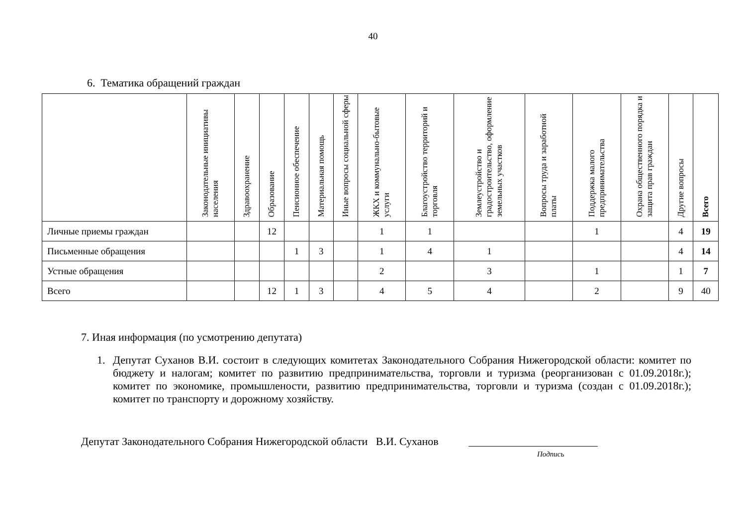40
6. Тематика обращений граждан
| | Законодательные инициативы населения | Здравоохранение | Образование | Пенсионное обеспечение | Материальная помощь | Иные вопросы социальной сферы | ЖКХ и коммунально-бытовые услуги | Благоустройство территорий и торговля | Землеустройство и градостроительство, оформление земельных участков | Вопросы труда и заработной платы | Поддержка малого предпринимательства | Охрана общественного порядка и защита прав граждан | Другие вопросы | Всего |
| --- | --- | --- | --- | --- | --- | --- | --- | --- | --- | --- | --- | --- | --- | --- |
| Личные приемы граждан | | | 12 | | | | 1 | 1 | | | 1 | | 4 | 19 |
| Письменные обращения | | | | 1 | 3 | | 1 | 4 | 1 | | | | 4 | 14 |
| Устные обращения | | | | | | | 2 | | 3 | | 1 | | 1 | 7 |
| Всего | | | 12 | 1 | 3 | | 4 | 5 | 4 | | 2 | | 9 | 40 |
7. Иная информация (по усмотрению депутата)
1. Депутат Суханов В.И. состоит в следующих комитетах Законодательного Собрания Нижегородской области: комитет по бюджету и налогам; комитет по развитию предпринимательства, торговли и туризма (реорганизован с 01.09.2018г.); комитет по экономике, промышлености, развитию предпринимательства, торговли и туризма (создан с 01.09.2018г.); комитет по транспорту и дорожному хозяйству.
Депутат Законодательного Собрания Нижегородской области В.И. Суханов
Подпись